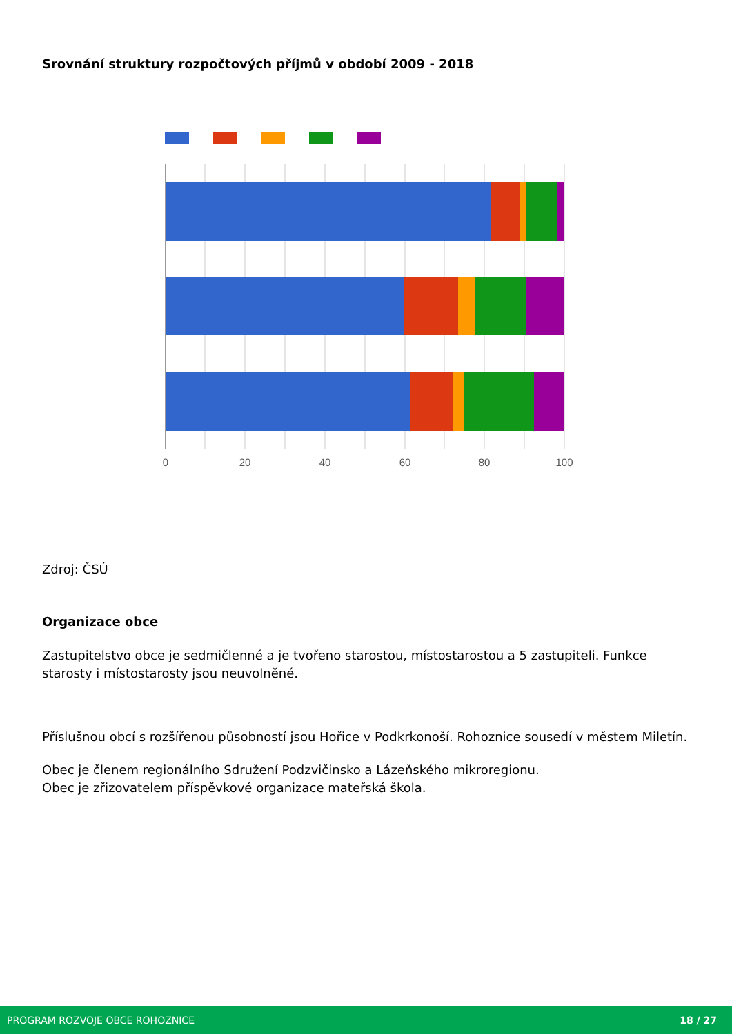Srovnání struktury rozpočtových příjmů v období 2009 - 2018
0
20
40
60
80
100
Zdroj: ČSÚ
Organizace obce
Zastupitelstvo obce je sedmičlenné a je tvořeno starostou, místostarostou a 5 zastupiteli. Funkce starosty i místostarosty jsou neuvolněné.
Příslušnou obcí s rozšířenou působností jsou Hořice v Podkrkonoší. Rohoznice sousedí v městem Miletín.
Obec je členem regionálního Sdružení Podzvičinsko a Lázeňského mikroregionu.
Obec je zřizovatelem příspěvkové organizace mateřská škola.
PROGRAM ROZVOJE OBCE ROHOZNICE 18 / 27